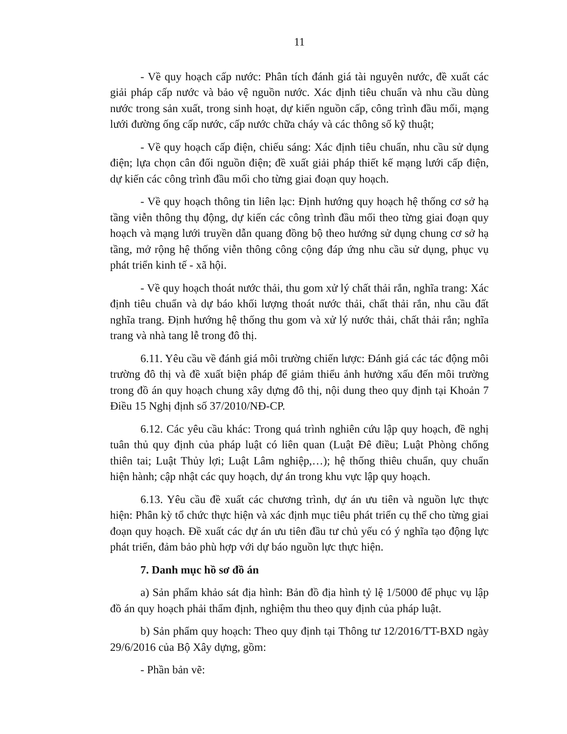11
- Về quy hoạch cấp nước: Phân tích đánh giá tài nguyên nước, đề xuất các giải pháp cấp nước và bảo vệ nguồn nước. Xác định tiêu chuẩn và nhu cầu dùng nước trong sản xuất, trong sinh hoạt, dự kiến nguồn cấp, công trình đầu mối, mạng lưới đường ống cấp nước, cấp nước chữa cháy và các thông số kỹ thuật;
- Về quy hoạch cấp điện, chiếu sáng: Xác định tiêu chuẩn, nhu cầu sử dụng điện; lựa chọn cân đối nguồn điện; đề xuất giải pháp thiết kế mạng lưới cấp điện, dự kiến các công trình đầu mối cho từng giai đoạn quy hoạch.
- Về quy hoạch thông tin liên lạc: Định hướng quy hoạch hệ thống cơ sở hạ tầng viễn thông thụ động, dự kiến các công trình đầu mối theo từng giai đoạn quy hoạch và mạng lưới truyền dẫn quang đồng bộ theo hướng sử dụng chung cơ sở hạ tầng, mở rộng hệ thống viễn thông công cộng đáp ứng nhu cầu sử dụng, phục vụ phát triển kinh tế - xã hội.
- Về quy hoạch thoát nước thải, thu gom xử lý chất thải rắn, nghĩa trang: Xác định tiêu chuẩn và dự báo khối lượng thoát nước thải, chất thải rắn, nhu cầu đất nghĩa trang. Định hướng hệ thống thu gom và xử lý nước thải, chất thải rắn; nghĩa trang và nhà tang lễ trong đô thị.
6.11. Yêu cầu về đánh giá môi trường chiến lược: Đánh giá các tác động môi trường đô thị và đề xuất biện pháp để giảm thiểu ảnh hưởng xấu đến môi trường trong đồ án quy hoạch chung xây dựng đô thị, nội dung theo quy định tại Khoản 7 Điều 15 Nghị định số 37/2010/NĐ-CP.
6.12. Các yêu cầu khác: Trong quá trình nghiên cứu lập quy hoạch, đề nghị tuân thủ quy định của pháp luật có liên quan (Luật Đê điều; Luật Phòng chống thiên tai; Luật Thủy lợi; Luật Lâm nghiệp,…); hệ thống thiêu chuẩn, quy chuẩn hiện hành; cập nhật các quy hoạch, dự án trong khu vực lập quy hoạch.
6.13. Yêu cầu đề xuất các chương trình, dự án ưu tiên và nguồn lực thực hiện: Phân kỳ tổ chức thực hiện và xác định mục tiêu phát triển cụ thể cho từng giai đoạn quy hoạch. Đề xuất các dự án ưu tiên đầu tư chủ yếu có ý nghĩa tạo động lực phát triển, đảm bảo phù hợp với dự báo nguồn lực thực hiện.
7. Danh mục hồ sơ đồ án
a) Sản phẩm khảo sát địa hình: Bản đồ địa hình tỷ lệ 1/5000 để phục vụ lập đồ án quy hoạch phải thẩm định, nghiệm thu theo quy định của pháp luật.
b) Sản phẩm quy hoạch: Theo quy định tại Thông tư 12/2016/TT-BXD ngày 29/6/2016 của Bộ Xây dựng, gồm:
- Phần bản vẽ: